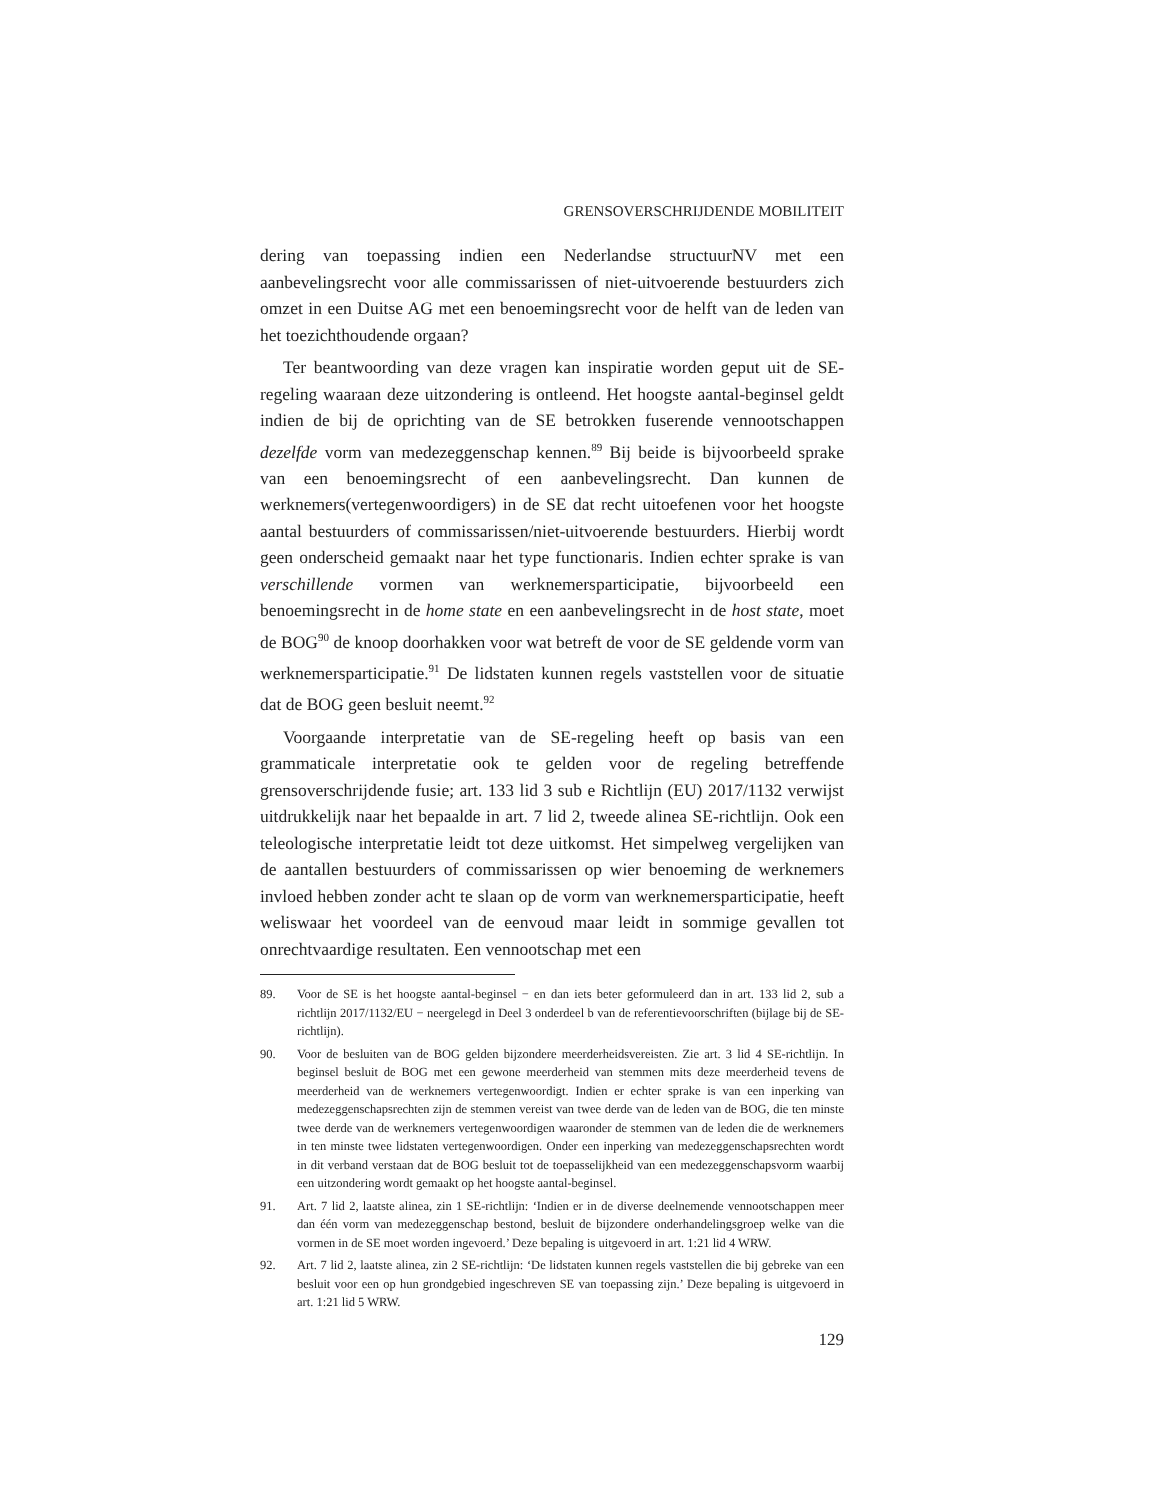GRENSOVERSCHRIJDENDE MOBILITEIT
dering van toepassing indien een Nederlandse structuurNV met een aanbevelingsrecht voor alle commissarissen of niet-uitvoerende bestuurders zich omzet in een Duitse AG met een benoemingsrecht voor de helft van de leden van het toezichthoudende orgaan?
Ter beantwoording van deze vragen kan inspiratie worden geput uit de SE-regeling waaraan deze uitzondering is ontleend. Het hoogste aantal-beginsel geldt indien de bij de oprichting van de SE betrokken fuserende vennootschappen dezelfde vorm van medezeggenschap kennen.<sup>89</sup> Bij beide is bijvoorbeeld sprake van een benoemingsrecht of een aanbevelingsrecht. Dan kunnen de werknemers(vertegenwoordigers) in de SE dat recht uitoefenen voor het hoogste aantal bestuurders of commissarissen/niet-uitvoerende bestuurders. Hierbij wordt geen onderscheid gemaakt naar het type functionaris. Indien echter sprake is van verschillende vormen van werknemersparticipatie, bijvoorbeeld een benoemingsrecht in de home state en een aanbevelingsrecht in de host state, moet de BOG<sup>90</sup> de knoop doorhakken voor wat betreft de voor de SE geldende vorm van werknemersparticipatie.<sup>91</sup> De lidstaten kunnen regels vaststellen voor de situatie dat de BOG geen besluit neemt.<sup>92</sup>
Voorgaande interpretatie van de SE-regeling heeft op basis van een grammaticale interpretatie ook te gelden voor de regeling betreffende grensoverschrijdende fusie; art. 133 lid 3 sub e Richtlijn (EU) 2017/1132 verwijst uitdrukkelijk naar het bepaalde in art. 7 lid 2, tweede alinea SE-richtlijn. Ook een teleologische interpretatie leidt tot deze uitkomst. Het simpelweg vergelijken van de aantallen bestuurders of commissarissen op wier benoeming de werknemers invloed hebben zonder acht te slaan op de vorm van werknemersparticipatie, heeft weliswaar het voordeel van de eenvoud maar leidt in sommige gevallen tot onrechtvaardige resultaten. Een vennootschap met een
89. Voor de SE is het hoogste aantal-beginsel − en dan iets beter geformuleerd dan in art. 133 lid 2, sub a richtlijn 2017/1132/EU − neergelegd in Deel 3 onderdeel b van de referentievoorschriften (bijlage bij de SE-richtlijn).
90. Voor de besluiten van de BOG gelden bijzondere meerderheidsvereisten. Zie art. 3 lid 4 SE-richtlijn. In beginsel besluit de BOG met een gewone meerderheid van stemmen mits deze meerderheid tevens de meerderheid van de werknemers vertegenwoordigt. Indien er echter sprake is van een inperking van medezeggenschapsrechten zijn de stemmen vereist van twee derde van de leden van de BOG, die ten minste twee derde van de werknemers vertegenwoordigen waaronder de stemmen van de leden die de werknemers in ten minste twee lidstaten vertegenwoordigen. Onder een inperking van medezeggenschapsrechten wordt in dit verband verstaan dat de BOG besluit tot de toepasselijkheid van een medezeggenschapsvorm waarbij een uitzondering wordt gemaakt op het hoogste aantal-beginsel.
91. Art. 7 lid 2, laatste alinea, zin 1 SE-richtlijn: ‘Indien er in de diverse deelnemende vennootschappen meer dan één vorm van medezeggenschap bestond, besluit de bijzondere onderhandelingsgroep welke van die vormen in de SE moet worden ingevoerd.’ Deze bepaling is uitgevoerd in art. 1:21 lid 4 WRW.
92. Art. 7 lid 2, laatste alinea, zin 2 SE-richtlijn: ‘De lidstaten kunnen regels vaststellen die bij gebreke van een besluit voor een op hun grondgebied ingeschreven SE van toepassing zijn.’ Deze bepaling is uitgevoerd in art. 1:21 lid 5 WRW.
129